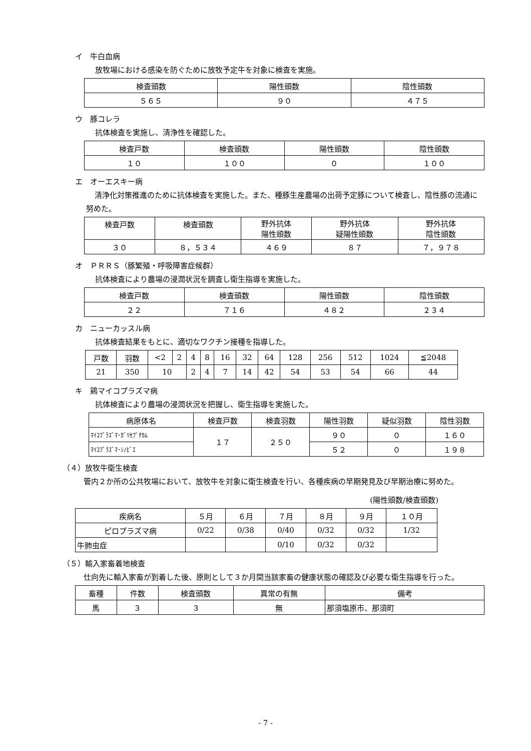イ　牛白血病
放牧場における感染を防ぐために放牧予定牛を対象に検査を実施。
| 検査頭数 | 陽性頭数 | 陰性頭数 |
| --- | --- | --- |
| ５６５ | ９０ | ４７５ |
ウ　豚コレラ
抗体検査を実施し、清浄性を確認した。
| 検査戸数 | 検査頭数 | 陽性頭数 | 陰性頭数 |
| --- | --- | --- | --- |
| １０ | １００ | ０ | １００ |
エ　オーエスキー病
清浄化対策推進のために抗体検査を実施した。また、種豚生産農場の出荷予定豚について検査し、陰性豚の流通に努めた。
| 検査戸数 | 検査頭数 | 野外抗体 陽性頭数 | 野外抗体 疑陽性頭数 | 野外抗体 陰性頭数 |
| --- | --- | --- | --- | --- |
| ３０ | ８，５３４ | ４６９ | ８７ | ７，９７８ |
オ　ＰＲＲＳ（豚繁殖・呼吸障害症候群）
抗体検査により農場の浸潤状況を調査し衛生指導を実施した。
| 検査戸数 | 検査頭数 | 陽性頭数 | 陰性頭数 |
| --- | --- | --- | --- |
| ２２ | ７１６ | ４８２ | ２３４ |
カ　ニューカッスル病
抗体検査結果をもとに、適切なワクチン接種を指導した。
| 戸数 | 羽数 | <2 | 2 | 4 | 8 | 16 | 32 | 64 | 128 | 256 | 512 | 1024 | ≦2048 |
| --- | --- | --- | --- | --- | --- | --- | --- | --- | --- | --- | --- | --- | --- |
| 21 | 350 | 10 | | 2 | 4 | 7 | 14 | 42 | 54 | 53 | 54 | 66 | 44 |
キ　鶏マイコプラズマ病
抗体検査により農場の浸潤状況を把握し、衛生指導を実施した。
| 病原体名 | 検査戸数 | 検査羽数 | 陽性羽数 | 疑似羽数 | 陰性羽数 |
| --- | --- | --- | --- | --- | --- |
| ﾏｲｺﾌﾟﾗｽﾞﾏ･ｶﾞﾘｾﾌﾟﾁｶﾑ | １７ | ２５０ | ９０ | ０ | １６０ |
| ﾏｲｺﾌﾟﾗｽﾞﾏ･ｼﾉﾋﾞｴ | | | ５２ | ０ | １９８ |
（４）放牧牛衛生検査
管内２か所の公共牧場において、放牧牛を対象に衛生検査を行い、各種疾病の早期発見及び早期治療に努めた。
(陽性頭数/検査頭数)
| 疾病名 | ５月 | ６月 | ７月 | ８月 | ９月 | １０月 |
| --- | --- | --- | --- | --- | --- | --- |
| ピロプラズマ病 | 0/22 | 0/38 | 0/40 | 0/32 | 0/32 | 1/32 |
| 牛肺虫症 | | | 0/10 | 0/32 | 0/32 | |
（５）輸入家畜着地検査
仕向先に輸入家畜が到着した後、原則として３か月間当該家畜の健康状態の確認及び必要な衛生指導を行った。
| 畜種 | 件数 | 検査頭数 | 異常の有無 | 備考 |
| --- | --- | --- | --- | --- |
| 馬 | ３ | ３ | 無 | 那須塩原市、那須町 |
- 7 -